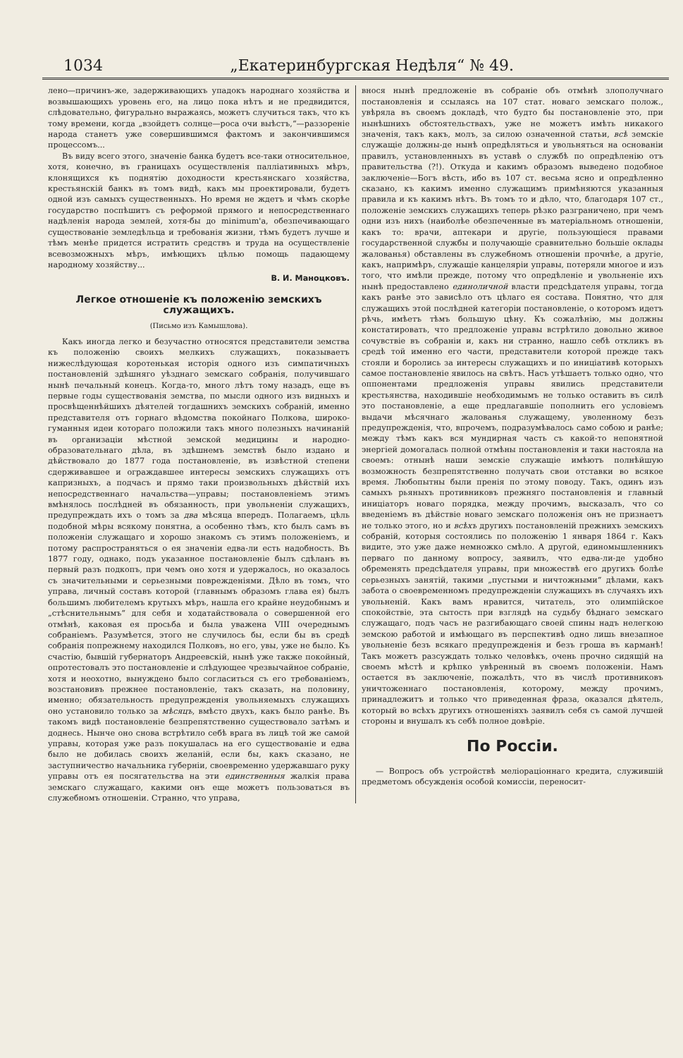1034 „Екатеринбургская Недѣля“ № 49.
лено—причинъ-же, задерживающихъ упадокъ народнаго хозяйства и возвышающихъ уровень его, на лицо пока нѣтъ и не предвидится, слѣдовательно, фигурально выражаясь, можетъ случиться такъ, что къ тому времени, когда „взойдетъ солнце—роса очи выѣстъ,“—раззореніе народа станетъ уже совершившимся фактомъ и закончившимся процессомъ...
Въ виду всего этого, значеніе банка будетъ все-таки относительное, хотя, конечно, въ границахъ осуществленія палліативныхъ мѣръ, клонящихся къ поднятію доходности крестьянскаго хозяйства, крестьянскій банкъ въ томъ видѣ, какъ мы проектировали, будетъ одной изъ самыхъ существенныхъ. Но время не ждетъ и чѣмъ скорѣе государство поспѣшитъ съ реформой прямого и непосредственнаго надѣленія народа землей, хотя-бы до minimum'а, обезпечивающаго существованіе земледѣльца и требованія жизни, тѣмъ будетъ лучше и тѣмъ менѣе придется истратить средствъ и труда на осуществленіе всевозможныхъ мѣръ, имѣющихъ цѣлью помощь падающему народному хозяйству...
В. И. Маноцковъ.
Легкое отношеніе къ положенію земскихъ служащихъ.
(Письмо изъ Камышлова).
Какъ иногда легко и безучастно относятся представители земства къ положенію своихъ мелкихъ служащихъ, показываетъ нижеслѣдующая коротенькая исторія одного изъ симпатичныхъ постановленій здѣшняго уѣзднаго земскаго собранія, получившаго нынѣ печальный конецъ. Когда-то, много лѣтъ тому назадъ, еще въ первые годы существованія земства, по мысли одного изъ видныхъ и просвѣщеннѣйшихъ дѣятелей тогдашнихъ земскихъ собраній, именно представителя отъ горнаго вѣдомства покойнаго Полкова, широко-гуманныя идеи котораго положили такъ много полезныхъ начинаній въ организаціи мѣстной земской медицины и народно-образовательнаго дѣла, въ здѣшнемъ земствѣ было издано и дѣйствовало до 1877 года постановленіе, въ извѣстной степени сдерживавшее и ограждавшее интересы земскихъ служащихъ отъ капризныхъ, а подчасъ и прямо таки произвольныхъ дѣйствій ихъ непосредственнаго начальства—управы; постановленіемъ этимъ вмѣнялось послѣдней въ обязанность, при увольненіи служащихъ, предупреждать ихъ о томъ за два мѣсяца впередъ. Полагаемъ, цѣль подобной мѣры всякому понятна, а особенно тѣмъ, кто былъ самъ въ положеніи служащаго и хорошо знакомъ съ этимъ положеніемъ, и потому распространяться о ея значеніи едва-ли есть надобность. Въ 1877 году, однако, подъ указанное постановленіе былъ сдѣланъ въ первый разъ подкопъ, при чемъ оно хотя и удержалось, но оказалось съ значительными и серьезными поврежденіями. Дѣло въ томъ, что управа, личный составъ которой (главнымъ образомъ глава ея) былъ большимъ любителемъ крутыхъ мѣръ, нашла его крайне неудобнымъ и „стѣснительнымъ“ для себя и ходатайствовала о совершенной его отмѣнѣ, каковая ея просьба и была уважена VIII очереднымъ собраніемъ. Разумѣется, этого не случилось бы, если бы въ средѣ собранія попрежнему находился Полковъ, но его, увы, уже не было. Къ счастію, бывшій губернаторъ Андреевскій, нынѣ уже также покойный, опротестовалъ это постановленіе и слѣдующее чрезвычайное собраніе, хотя и неохотно, вынуждено было согласиться съ его требованіемъ, возстановивъ прежнее постановленіе, такъ сказать, на половину, именно; обязательность предупрежденія увольняемыхъ служащихъ оно установило только за мѣсяцъ, вмѣсто двухъ, какъ было ранѣе. Въ такомъ видѣ постановленіе безпрепятственно существовало затѣмъ и доднесь. Нынче оно снова встрѣтило себѣ врага въ лицѣ той же самой управы, которая уже разъ покушалась на его существованіе и едва было не добилась своихъ желаній, если бы, какъ сказано, не заступничество начальника губерніи, своевременно удержавшаго руку управы отъ ея посягательства на эти единственныя жалкія права земскаго служащаго, какими онъ еще можетъ пользоваться въ служебномъ отношеніи. Странно, что управа,
внося нынѣ предложеніе въ собраніе объ отмѣнѣ злополучнаго постановленія и ссылаясь на 107 стат. новаго земскаго полож., увѣряла въ своемъ докладѣ, что будто бы постановленіе это, при нынѣшнихъ обстоятельствахъ, уже не можетъ имѣть никакого значенія, такъ какъ, молъ, за силою означенной статьи, всѣ земскіе служащіе должны-де нынѣ опредѣляться и увольняться на основаніи правилъ, установленныхъ въ уставѣ о службѣ по опредѣленію отъ правительства (?!). Откуда и какимъ образомъ выведено подобное заключеніе—Богъ вѣсть, ибо въ 107 ст. весьма ясно и опредѣленно сказано, къ какимъ именно служащимъ примѣняются указанныя правила и къ какимъ нѣтъ. Въ томъ то и дѣло, что, благодаря 107 ст., положеніе земскихъ служащихъ теперь рѣзко разграничено, при чемъ одни изъ нихъ (наиболѣе обезпеченные въ матеріальномъ отношеніи, какъ то: врачи, аптекари и другіе, пользующіеся правами государственной службы и получающіе сравнительно большіе оклады жалованья) обставлены въ служебномъ отношеніи прочнѣе, а другіе, какъ, напримѣръ, служащіе канцеляріи управы, потеряли многое и изъ того, что имѣли прежде, потому что опредѣленіе и увольненіе ихъ нынѣ предоставлено единоличной власти предсѣдателя управы, тогда какъ ранѣе это зависѣло отъ цѣлаго ея состава. Понятно, что для служащихъ этой послѣдней категоріи постановленіе, о которомъ идетъ рѣчь, имѣетъ тѣмъ большую цѣну. Къ сожалѣнію, мы должны констатировать, что предложеніе управы встрѣтило довольно живое сочувствіе въ собраніи и, какъ ни странно, нашло себѣ откликъ въ средѣ той именно его части, представители которой прежде такъ стояли и боролись за интересы служащихъ и по иниціативѣ которыхъ самое постановленіе явилось на свѣтъ. Насъ утѣшаетъ только одно, что оппонентами предложенія управы явились представители крестьянства, находившіе необходимымъ не только оставить въ силѣ это постановленіе, а еще предлагавшіе пополнить его условіемъ выдачи мѣсячнаго жалованья служащему, уволенному безъ предупрежденія, что, впрочемъ, подразумѣвалось само собою и ранѣе; между тѣмъ какъ вся мундирная часть съ какой-то непонятной энергіей домогалась полной отмѣны постановленія и таки настояла на своемъ: отнынѣ наши земскіе служащіе имѣютъ полнѣйшую возможность безпрепятственно получать свои отставки во всякое время. Любопытны были пренія по этому поводу. Такъ, одинъ изъ самыхъ рьяныхъ противниковъ прежняго постановленія и главный иниціаторъ новаго порядка, между прочимъ, высказалъ, что со введеніемъ въ дѣйствіе новаго земскаго положенія онъ не признаетъ не только этого, но и всѣхъ другихъ постановленій прежнихъ земскихъ собраній, которыя состоялись по положенію 1 января 1864 г. Какъ видите, это уже даже немножко смѣло. А другой, единомышленникъ перваго по данному вопросу, заявилъ, что едва-ли-де удобно обременять предсѣдателя управы, при множествѣ его другихъ болѣе серьезныхъ занятій, такими „пустыми и ничтожными“ дѣлами, какъ забота о своевременномъ предупрежденіи служащихъ въ случаяхъ ихъ увольненій. Какъ вамъ нравится, читатель, это олимпійское спокойствіе, эта сытость при взглядѣ на судьбу бѣднаго земскаго служащаго, подъ часъ не разгибающаго своей спины надъ нелегкою земскою работой и имѣющаго въ перспективѣ одно лишь внезапное увольненіе безъ всякаго предупрежденія и безъ гроша въ карманѣ! Такъ можетъ разсуждать только человѣкъ, очень прочно сидящій на своемъ мѣстѣ и крѣпко увѣренный въ своемъ положеніи. Намъ остается въ заключеніе, пожалѣть, что въ числѣ противниковъ уничтоженнаго постановленія, которому, между прочимъ, принадлежитъ и только что приведенная фраза, оказался дѣятель, который во всѣхъ другихъ отношеніяхъ заявилъ себя съ самой лучшей стороны и внушалъ къ себѣ полное довѣріе.
По Россіи.
— Вопросъ объ устройствѣ меліораціоннаго кредита, служившій предметомъ обсужденія особой комиссіи, переносит-